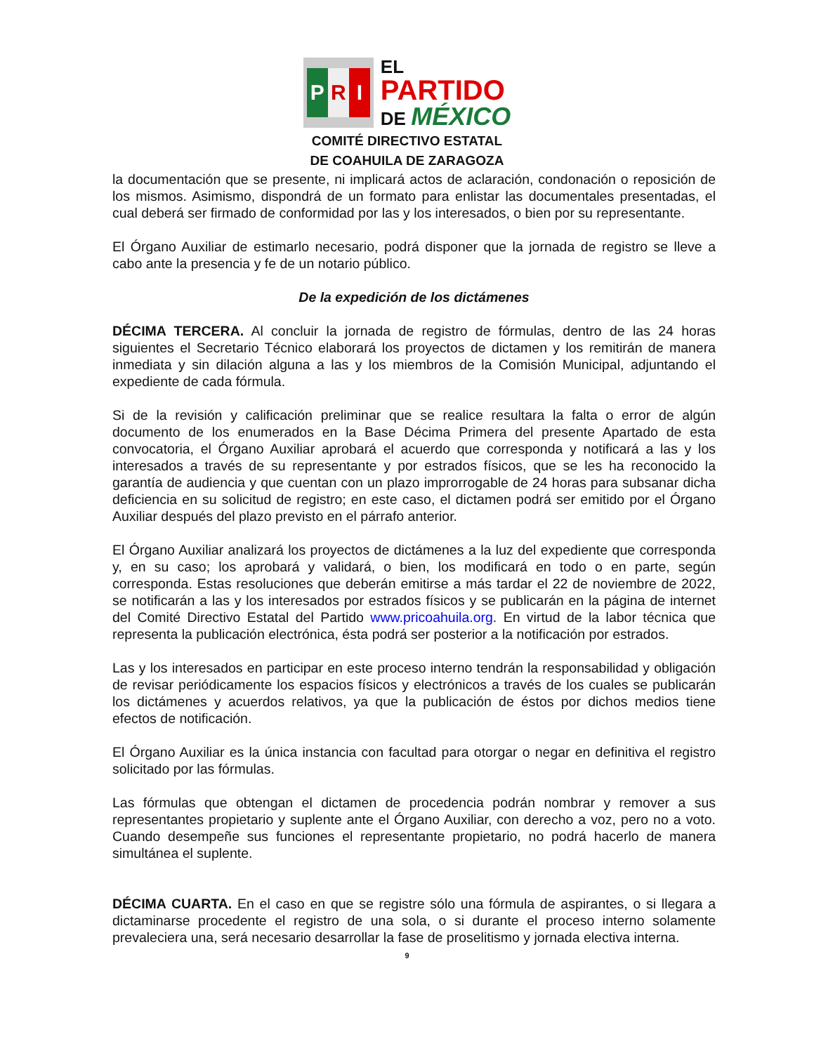P R I
EL
PARTIDO
DE MÉXICO
COMITÉ DIRECTIVO ESTATAL
DE COAHUILA DE ZARAGOZA
la documentación que se presente, ni implicará actos de aclaración, condonación o reposición de los mismos. Asimismo, dispondrá de un formato para enlistar las documentales presentadas, el cual deberá ser firmado de conformidad por las y los interesados, o bien por su representante.
El Órgano Auxiliar de estimarlo necesario, podrá disponer que la jornada de registro se lleve a cabo ante la presencia y fe de un notario público.
De la expedición de los dictámenes
DÉCIMA TERCERA. Al concluir la jornada de registro de fórmulas, dentro de las 24 horas siguientes el Secretario Técnico elaborará los proyectos de dictamen y los remitirán de manera inmediata y sin dilación alguna a las y los miembros de la Comisión Municipal, adjuntando el expediente de cada fórmula.
Si de la revisión y calificación preliminar que se realice resultara la falta o error de algún documento de los enumerados en la Base Décima Primera del presente Apartado de esta convocatoria, el Órgano Auxiliar aprobará el acuerdo que corresponda y notificará a las y los interesados a través de su representante y por estrados físicos, que se les ha reconocido la garantía de audiencia y que cuentan con un plazo improrrogable de 24 horas para subsanar dicha deficiencia en su solicitud de registro; en este caso, el dictamen podrá ser emitido por el Órgano Auxiliar después del plazo previsto en el párrafo anterior.
El Órgano Auxiliar analizará los proyectos de dictámenes a la luz del expediente que corresponda y, en su caso; los aprobará y validará, o bien, los modificará en todo o en parte, según corresponda. Estas resoluciones que deberán emitirse a más tardar el 22 de noviembre de 2022, se notificarán a las y los interesados por estrados físicos y se publicarán en la página de internet del Comité Directivo Estatal del Partido www.pricoahuila.org. En virtud de la labor técnica que representa la publicación electrónica, ésta podrá ser posterior a la notificación por estrados.
Las y los interesados en participar en este proceso interno tendrán la responsabilidad y obligación de revisar periódicamente los espacios físicos y electrónicos a través de los cuales se publicarán los dictámenes y acuerdos relativos, ya que la publicación de éstos por dichos medios tiene efectos de notificación.
El Órgano Auxiliar es la única instancia con facultad para otorgar o negar en definitiva el registro solicitado por las fórmulas.
Las fórmulas que obtengan el dictamen de procedencia podrán nombrar y remover a sus representantes propietario y suplente ante el Órgano Auxiliar, con derecho a voz, pero no a voto. Cuando desempeñe sus funciones el representante propietario, no podrá hacerlo de manera simultánea el suplente.
DÉCIMA CUARTA. En el caso en que se registre sólo una fórmula de aspirantes, o si llegara a dictaminarse procedente el registro de una sola, o si durante el proceso interno solamente prevaleciera una, será necesario desarrollar la fase de proselitismo y jornada electiva interna.
9